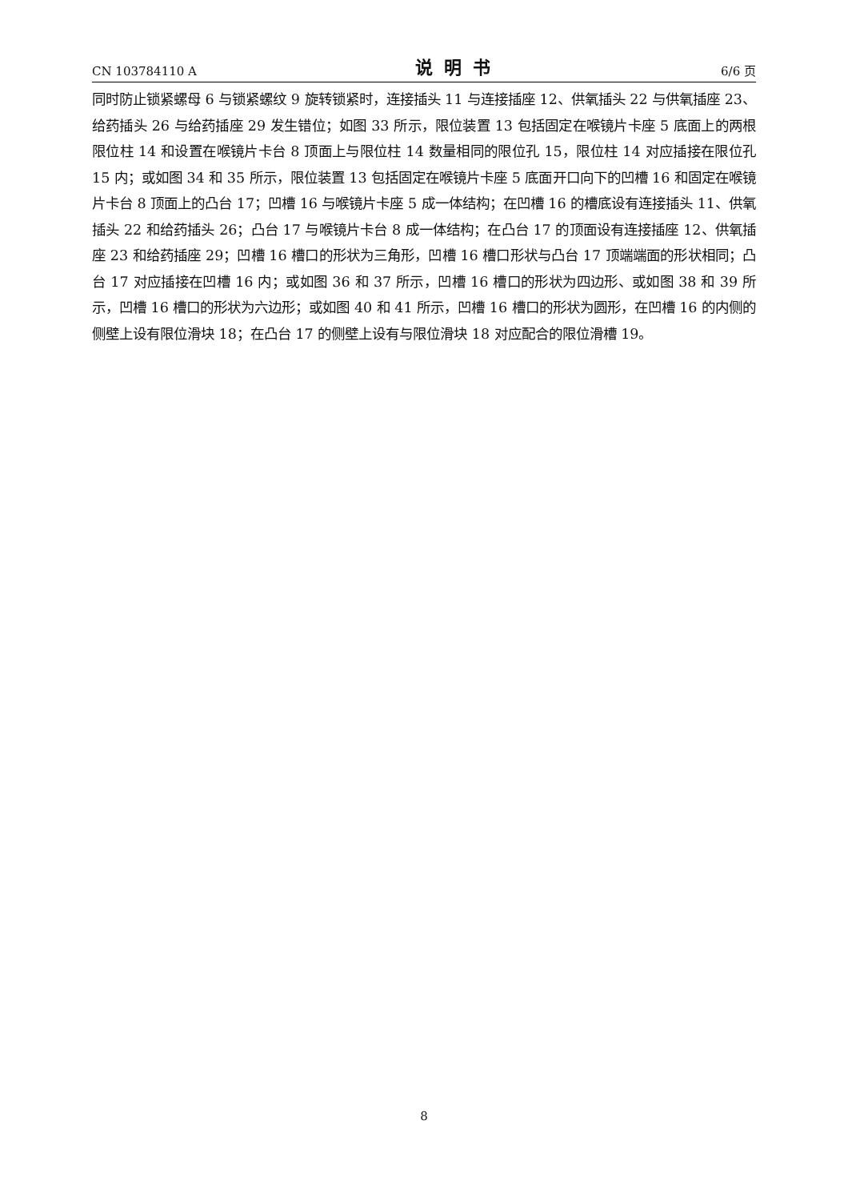CN 103784110 A 说明书 6/6 页
同时防止锁紧螺母 6 与锁紧螺纹 9 旋转锁紧时，连接插头 11 与连接插座 12、供氧插头 22 与供氧插座 23、给药插头 26 与给药插座 29 发生错位；如图 33 所示，限位装置 13 包括固定在喉镜片卡座 5 底面上的两根限位柱 14 和设置在喉镜片卡台 8 顶面上与限位柱 14 数量相同的限位孔 15，限位柱 14 对应插接在限位孔 15 内；或如图 34 和 35 所示，限位装置 13 包括固定在喉镜片卡座 5 底面开口向下的凹槽 16 和固定在喉镜片卡台 8 顶面上的凸台 17；凹槽 16 与喉镜片卡座 5 成一体结构；在凹槽 16 的槽底设有连接插头 11、供氧插头 22 和给药插头 26；凸台 17 与喉镜片卡台 8 成一体结构；在凸台 17 的顶面设有连接插座 12、供氧插座 23 和给药插座 29；凹槽 16 槽口的形状为三角形，凹槽 16 槽口形状与凸台 17 顶端端面的形状相同；凸台 17 对应插接在凹槽 16 内；或如图 36 和 37 所示，凹槽 16 槽口的形状为四边形、或如图 38 和 39 所示，凹槽 16 槽口的形状为六边形；或如图 40 和 41 所示，凹槽 16 槽口的形状为圆形，在凹槽 16 的内侧的侧壁上设有限位滑块 18；在凸台 17 的侧壁上设有与限位滑块 18 对应配合的限位滑槽 19。
8